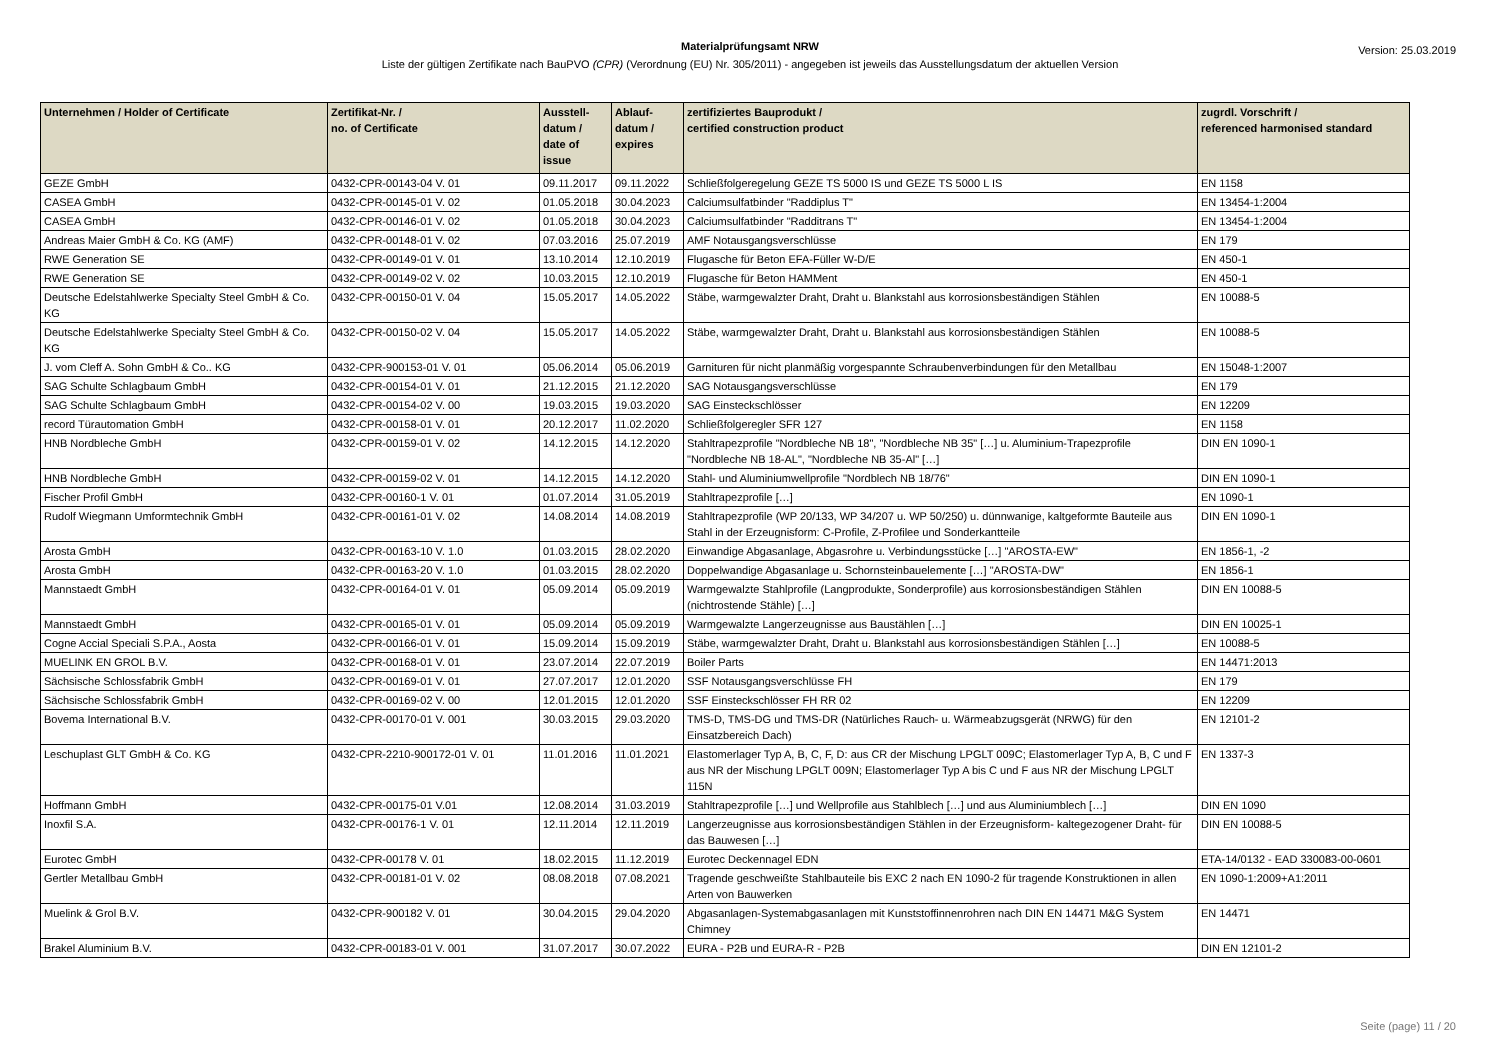Version: 25.03.2019
Materialprüfungsamt NRW
Liste der gültigen Zertifikate nach BauPVO (CPR) (Verordnung (EU) Nr. 305/2011) - angegeben ist jeweils das Ausstellungsdatum der aktuellen Version
| Unternehmen / Holder of Certificate | Zertifikat-Nr. / no. of Certificate | Ausstell- datum / date of issue | Ablauf- datum / expires | zertifiziertes Bauprodukt / certified construction product | zugrdl. Vorschrift / referenced harmonised standard |
| --- | --- | --- | --- | --- | --- |
| GEZE GmbH | 0432-CPR-00143-04 V. 01 | 09.11.2017 | 09.11.2022 | Schließfolgeregelung GEZE TS 5000 IS und GEZE TS 5000 L IS | EN 1158 |
| CASEA GmbH | 0432-CPR-00145-01 V. 02 | 01.05.2018 | 30.04.2023 | Calciumsulfatbinder "Raddiplus T" | EN 13454-1:2004 |
| CASEA GmbH | 0432-CPR-00146-01 V. 02 | 01.05.2018 | 30.04.2023 | Calciumsulfatbinder "Radditrans T" | EN 13454-1:2004 |
| Andreas Maier GmbH & Co. KG (AMF) | 0432-CPR-00148-01 V. 02 | 07.03.2016 | 25.07.2019 | AMF Notausgangsverschlüsse | EN 179 |
| RWE Generation SE | 0432-CPR-00149-01 V. 01 | 13.10.2014 | 12.10.2019 | Flugasche für Beton EFA-Füller W-D/E | EN 450-1 |
| RWE Generation SE | 0432-CPR-00149-02 V. 02 | 10.03.2015 | 12.10.2019 | Flugasche für Beton HAMMent | EN 450-1 |
| Deutsche Edelstahlwerke Specialty Steel GmbH & Co. KG | 0432-CPR-00150-01 V. 04 | 15.05.2017 | 14.05.2022 | Stäbe, warmgewalzter Draht, Draht u. Blankstahl aus korrosionsbeständigen Stählen | EN 10088-5 |
| Deutsche Edelstahlwerke Specialty Steel GmbH & Co. KG | 0432-CPR-00150-02 V. 04 | 15.05.2017 | 14.05.2022 | Stäbe, warmgewalzter Draht, Draht u. Blankstahl aus korrosionsbeständigen Stählen | EN 10088-5 |
| J. vom Cleff A. Sohn GmbH & Co.. KG | 0432-CPR-900153-01 V. 01 | 05.06.2014 | 05.06.2019 | Garnituren für nicht planmäßig vorgespannte Schraubenverbindungen für den Metallbau | EN 15048-1:2007 |
| SAG Schulte Schlagbaum GmbH | 0432-CPR-00154-01 V. 01 | 21.12.2015 | 21.12.2020 | SAG Notausgangsverschlüsse | EN 179 |
| SAG Schulte Schlagbaum GmbH | 0432-CPR-00154-02 V. 00 | 19.03.2015 | 19.03.2020 | SAG Einsteckschlösser | EN 12209 |
| record Türautomation GmbH | 0432-CPR-00158-01 V. 01 | 20.12.2017 | 11.02.2020 | Schließfolgeregler SFR 127 | EN 1158 |
| HNB Nordbleche GmbH | 0432-CPR-00159-01 V. 02 | 14.12.2015 | 14.12.2020 | Stahltrapezprofile "Nordbleche NB 18", "Nordbleche NB 35" […] u. Aluminium-Trapezprofile "Nordbleche NB 18-AL", "Nordbleche NB 35-Al" […] | DIN EN 1090-1 |
| HNB Nordbleche GmbH | 0432-CPR-00159-02 V. 01 | 14.12.2015 | 14.12.2020 | Stahl- und Aluminiumwellprofile "Nordblech NB 18/76" | DIN EN 1090-1 |
| Fischer Profil GmbH | 0432-CPR-00160-1 V. 01 | 01.07.2014 | 31.05.2019 | Stahltrapezprofile […] | EN 1090-1 |
| Rudolf Wiegmann Umformtechnik GmbH | 0432-CPR-00161-01 V. 02 | 14.08.2014 | 14.08.2019 | Stahltrapezprofile (WP 20/133, WP 34/207 u. WP 50/250) u. dünnwanige, kaltgeformte Bauteile aus Stahl in der Erzeugnisform: C-Profile, Z-Profilee und Sonderkantteile | DIN EN 1090-1 |
| Arosta GmbH | 0432-CPR-00163-10 V. 1.0 | 01.03.2015 | 28.02.2020 | Einwandige Abgasanlage, Abgasrohre u. Verbindungsstücke […] "AROSTA-EW" | EN 1856-1, -2 |
| Arosta GmbH | 0432-CPR-00163-20 V. 1.0 | 01.03.2015 | 28.02.2020 | Doppelwandige Abgasanlage u. Schornsteinbauelemente […] "AROSTA-DW" | EN 1856-1 |
| Mannstaedt GmbH | 0432-CPR-00164-01 V. 01 | 05.09.2014 | 05.09.2019 | Warmgewalzte Stahlprofile (Langprodukte, Sonderprofile) aus korrosionsbeständigen Stählen (nichtrostende Stähle) […] | DIN EN 10088-5 |
| Mannstaedt GmbH | 0432-CPR-00165-01 V. 01 | 05.09.2014 | 05.09.2019 | Warmgewalzte Langerzeugnisse aus Baustählen […] | DIN EN 10025-1 |
| Cogne Accial Speciali S.P.A., Aosta | 0432-CPR-00166-01 V. 01 | 15.09.2014 | 15.09.2019 | Stäbe, warmgewalzter Draht, Draht u. Blankstahl aus korrosionsbeständigen Stählen […] | EN 10088-5 |
| MUELINK EN GROL B.V. | 0432-CPR-00168-01 V. 01 | 23.07.2014 | 22.07.2019 | Boiler Parts | EN 14471:2013 |
| Sächsische Schlossfabrik GmbH | 0432-CPR-00169-01 V. 01 | 27.07.2017 | 12.01.2020 | SSF Notausgangsverschlüsse FH | EN 179 |
| Sächsische Schlossfabrik GmbH | 0432-CPR-00169-02 V. 00 | 12.01.2015 | 12.01.2020 | SSF Einsteckschlösser FH RR 02 | EN 12209 |
| Bovema International B.V. | 0432-CPR-00170-01 V. 001 | 30.03.2015 | 29.03.2020 | TMS-D, TMS-DG und TMS-DR (Natürliches Rauch- u. Wärmeabzugsgerät (NRWG) für den Einsatzbereich Dach) | EN 12101-2 |
| Leschuplast GLT GmbH & Co. KG | 0432-CPR-2210-900172-01 V. 01 | 11.01.2016 | 11.01.2021 | Elastomerlager Typ A, B, C, F, D: aus CR der Mischung LPGLT 009C; Elastomerlager Typ A, B, C und F aus NR der Mischung LPGLT 009N; Elastomerlager Typ A bis C und F aus NR der Mischung LPGLT 115N | EN 1337-3 |
| Hoffmann GmbH | 0432-CPR-00175-01 V.01 | 12.08.2014 | 31.03.2019 | Stahltrapezprofile […] und Wellprofile aus Stahlblech […] und aus Aluminiumblech […] | DIN EN 1090 |
| Inoxfil S.A. | 0432-CPR-00176-1 V. 01 | 12.11.2014 | 12.11.2019 | Langerzeugnisse aus korrosionsbeständigen Stählen in der Erzeugnisform- kaltegezogener Draht- für das Bauwesen […] | DIN EN 10088-5 |
| Eurotec GmbH | 0432-CPR-00178 V. 01 | 18.02.2015 | 11.12.2019 | Eurotec Deckennagel EDN | ETA-14/0132 - EAD 330083-00-0601 |
| Gertler Metallbau GmbH | 0432-CPR-00181-01 V. 02 | 08.08.2018 | 07.08.2021 | Tragende geschweißte Stahlbauteile bis EXC 2 nach EN 1090-2 für tragende Konstruktionen in allen Arten von Bauwerken | EN 1090-1:2009+A1:2011 |
| Muelink & Grol B.V. | 0432-CPR-900182 V. 01 | 30.04.2015 | 29.04.2020 | Abgasanlagen-Systemabgasanlagen mit Kunststoffinnenrohren nach DIN EN 14471 M&G System Chimney | EN 14471 |
| Brakel Aluminium B.V. | 0432-CPR-00183-01 V. 001 | 31.07.2017 | 30.07.2022 | EURA - P2B und EURA-R - P2B | DIN EN 12101-2 |
Seite (page) 11 / 20